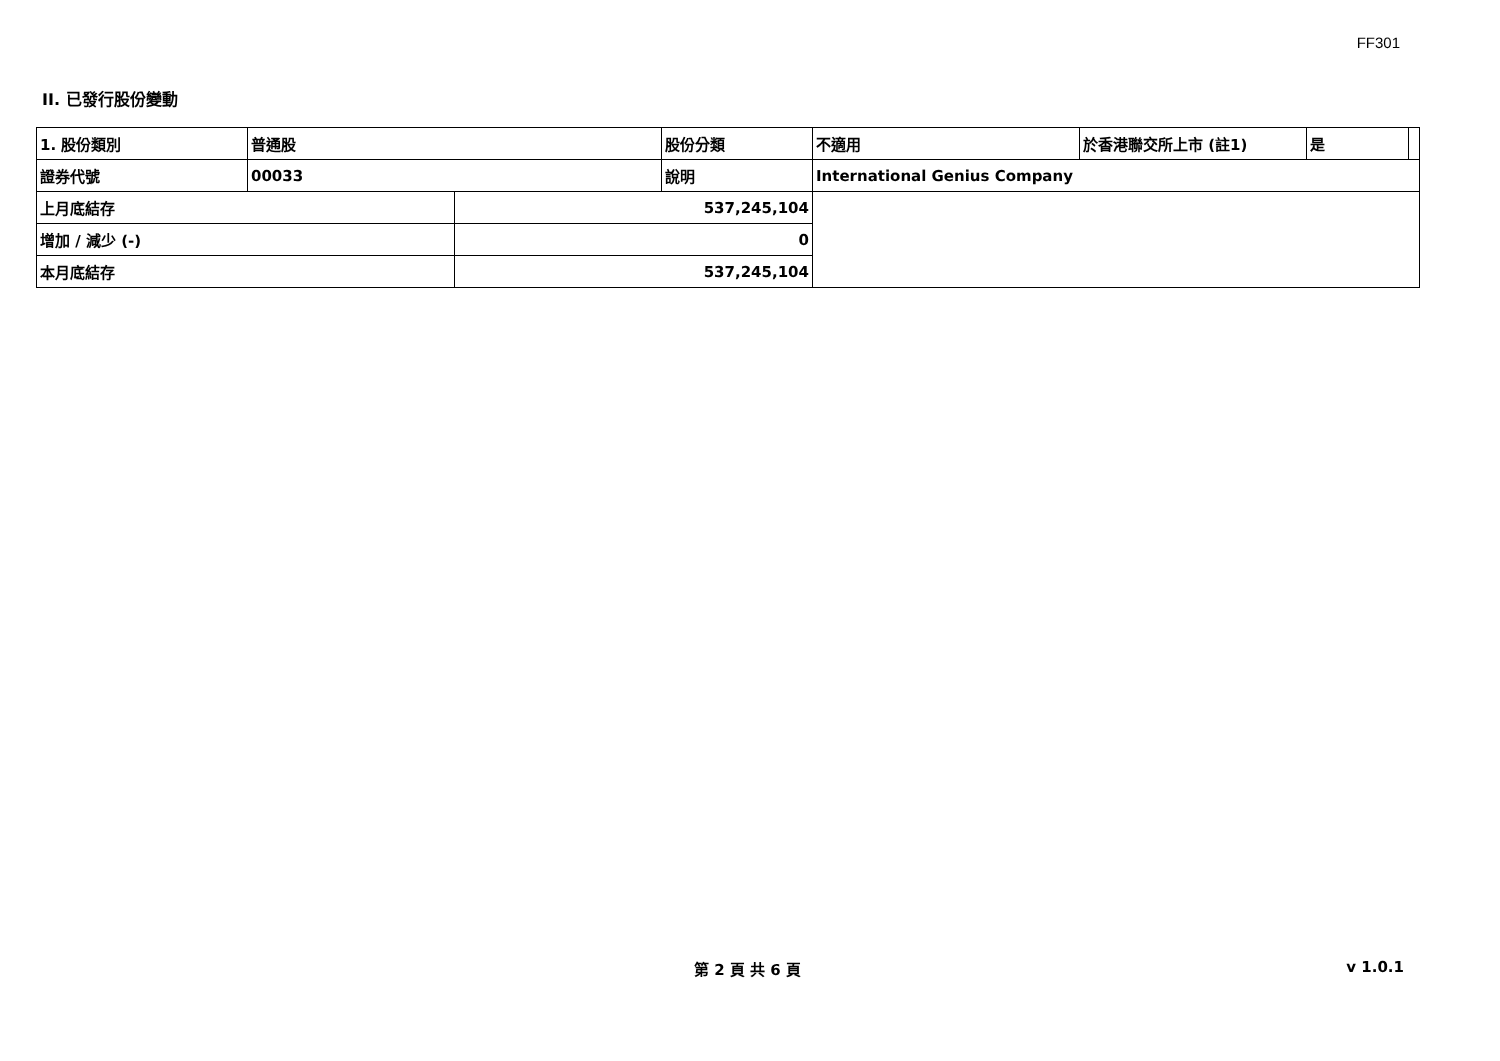FF301
II. 已發行股份變動
| 1. 股份類別 | 普通股 | | 股份分類 | 不適用 | 於香港聯交所上市 (註1) | 是 | |
| 證券代號 | 00033 | | 說明 | International Genius Company | | | |
| 上月底結存 | | 537,245,104 | | | | | |
| 增加 / 減少 (-) | | 0 | | | | | |
| 本月底結存 | | 537,245,104 | | | | | |
第 2 頁 共 6 頁 v 1.0.1